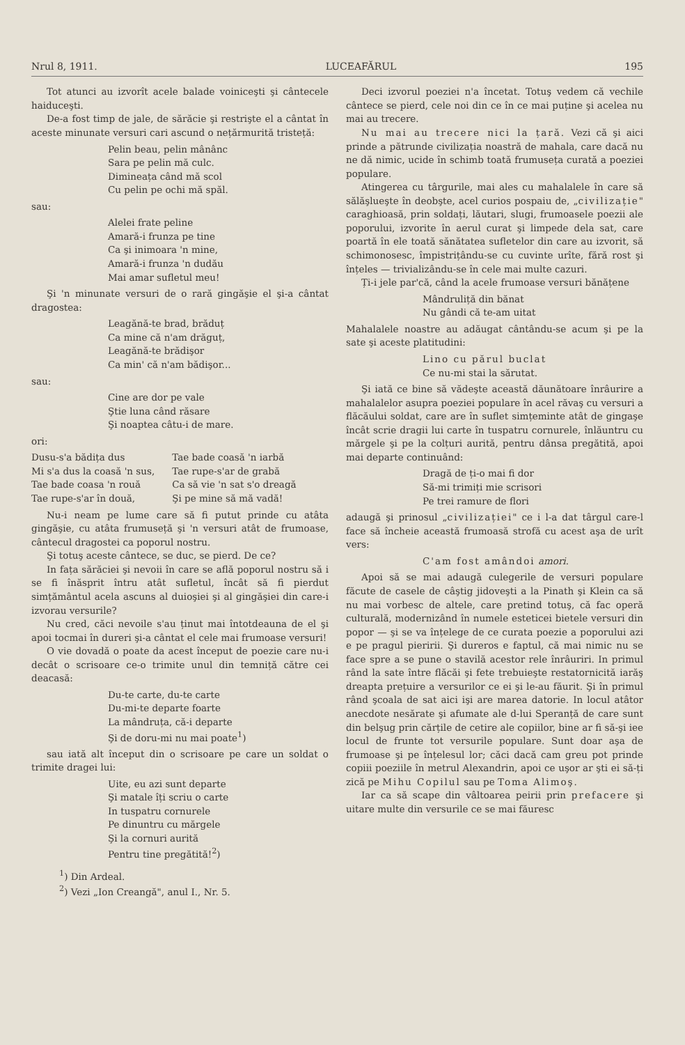Nrul 8, 1911. LUCEAFĂRUL 195
Tot atunci au izvorît acele balade voiniceşti şi cântecele haiduceşti.
De-a fost timp de jale, de sărăcie şi restrişte el a cântat în aceste minunate versuri cari ascund o nețărmurită tristeță:
Pelin beau, pelin mânânc
Sara pe pelin mă culc.
Dimineața când mă scol
Cu pelin pe ochi mă spăl.
sau:
Alelei frate peline
Amară-i frunza pe tine
Ca şi inimoara 'n mine,
Amară-i frunza 'n dudău
Mai amar sufletul meu!
Şi 'n minunate versuri de o rară gingăşie el şi-a cântat dragostea:
Leagănă-te brad, brăduț
Ca mine că n'am drăguț,
Leagănă-te brădişor
Ca min' că n'am bădişor...
sau:
Cine are dor pe vale
Ştie luna când răsare
Şi noaptea câtu-i de mare.
ori:
Dusu-s'a bădița dus
Mi s'a dus la coasă 'n sus,
Tae bade coasa 'n rouă
Tae rupe-s'ar în două,
Tae bade coasă 'n iarbă
Tae rupe-s'ar de grabă
Ca să vie 'n sat s'o dreagă
Şi pe mine să mă vadă!
Nu-i neam pe lume care să fi putut prinde cu atâta gingăşie, cu atâta frumuseță şi 'n versuri atât de frumoase, cântecul dragostei ca poporul nostru.
Şi totuş aceste cântece, se duc, se pierd. De ce?
In fața sărăciei şi nevoii în care se află poporul nostru să i se fi înăsprit întru atât sufletul, încât să fi pierdut simțământul acela ascuns al duioşiei şi al gingăşiei din care-i izvorau versurile?
Nu cred, căci nevoile s'au ținut mai întotdeauna de el şi apoi tocmai în dureri şi-a cântat el cele mai frumoase versuri!
O vie dovadă o poate da acest început de poezie care nu-i decât o scrisoare ce-o trimite unul din temniță către cei deacasă:
Du-te carte, du-te carte
Du-mi-te departe foarte
La mândruța, că-i departe
Şi de doru-mi nu mai poate<sup>1</sup>)
sau iată alt început din o scrisoare pe care un soldat o trimite dragei lui:
Uite, eu azi sunt departe
Şi matale îți scriu o carte
In tuspatru cornurele
Pe dinuntru cu mărgele
Şi la cornuri aurită
Pentru tine pregătită!<sup>2</sup>)
<sup>1</sup>) Din Ardeal.
<sup>2</sup>) Vezi „Ion Creangă", anul I., Nr. 5.
Deci izvorul poeziei n'a încetat. Totuş vedem că vechile cântece se pierd, cele noi din ce în ce mai puține şi acelea nu mai au trecere.
Nu mai au trecere nici la țară. Vezi că şi aici prinde a pătrunde civilizația noastră de mahala, care dacă nu ne dă nimic, ucide în schimb toată frumuseța curată a poeziei populare.
Atingerea cu târgurile, mai ales cu mahalalele în care să sălăşlueşte în deobşte, acel curios pospaiu de, „civilizație" caraghioasă, prin soldați, lăutari, slugi, frumoasele poezii ale poporului, izvorite în aerul curat şi limpede dela sat, care poartă în ele toată sănătatea sufletelor din care au izvorit, să schimonosesc, împistrițându-se cu cuvinte urîte, fără rost şi înțeles — trivializându-se în cele mai multe cazuri.
Ți-i jele par'că, când la acele frumoase versuri bănățene
Mândruliță din bănat
Nu gândi că te-am uitat
Mahalalele noastre au adăugat cântându-se acum şi pe la sate şi aceste platitudini:
Lino cu părul buclat
Ce nu-mi stai la sărutat.
Şi iată ce bine să vădeşte această dăunătoare înrâurire a mahalalelor asupra poeziei populare în acel răvaş cu versuri a flăcăului soldat, care are în suflet simțeminte atât de gingaşe încât scrie dragii lui carte în tuspatru cornurele, înlăuntru cu mărgele şi pe la colțuri aurită, pentru dânsa pregătită, apoi mai departe continuând:
Dragă de ți-o mai fi dor
Să-mi trimiți mie scrisori
Pe trei ramure de flori
adaugă şi prinosul „civilizației" ce i l-a dat târgul care-l face să încheie această frumoasă strofă cu acest aşa de urît vers:
C'am fost amândoi amori.
Apoi să se mai adaugă culegerile de versuri populare făcute de casele de câştig jidoveşti a la Pinath şi Klein ca să nu mai vorbesc de altele, care pretind totuş, că fac operă culturală, modernizând în numele esteticei bietele versuri din popor — şi se va înțelege de ce curata poezie a poporului azi e pe pragul pieririi. Şi dureros e faptul, că mai nimic nu se face spre a se pune o stavilă acestor rele înrâuriri. In primul rând la sate între flăcăi şi fete trebuieşte restatornicită iarăş dreapta prețuire a versurilor ce ei şi le-au făurit. Şi în primul rând şcoala de sat aici işi are marea datorie. In locul atâtor anecdote nesărate şi afumate ale d-lui Speranță de care sunt din belşug prin cărțile de cetire ale copiilor, bine ar fi să-şi iee locul de frunte tot versurile populare. Sunt doar aşa de frumoase şi pe înțelesul lor; căci dacă cam greu pot prinde copiii poeziile în metrul Alexandrin, apoi ce uşor ar şti ei să-ți zică pe Mihu Copilul sau pe Toma Alimoş.
Iar ca să scape din vâltoarea peirii prin prefacere şi uitare multe din versurile ce se mai făuresc